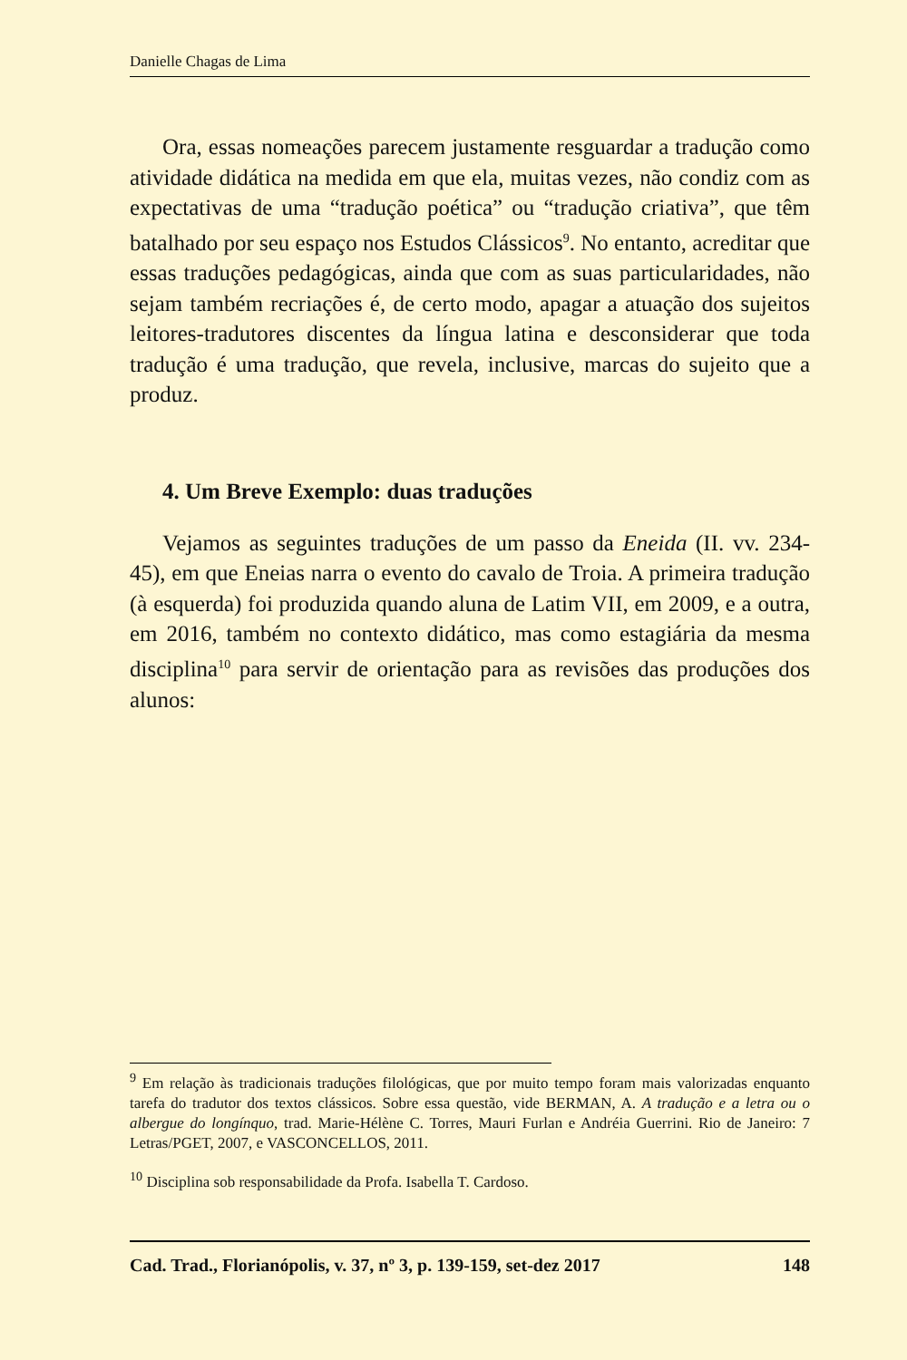Danielle Chagas de Lima
Ora, essas nomeações parecem justamente resguardar a tradução como atividade didática na medida em que ela, muitas vezes, não condiz com as expectativas de uma “tradução poética” ou “tradução criativa”, que têm batalhado por seu espaço nos Estudos Clássicos<sup>9</sup>. No entanto, acreditar que essas traduções pedagógicas, ainda que com as suas particularidades, não sejam também recriações é, de certo modo, apagar a atuação dos sujeitos leitores-tradutores discentes da língua latina e desconsiderar que toda tradução é uma tradução, que revela, inclusive, marcas do sujeito que a produz.
4. Um Breve Exemplo: duas traduções
Vejamos as seguintes traduções de um passo da Eneida (II. vv. 234-45), em que Eneias narra o evento do cavalo de Troia. A primeira tradução (à esquerda) foi produzida quando aluna de Latim VII, em 2009, e a outra, em 2016, também no contexto didático, mas como estagiária da mesma disciplina<sup>10</sup> para servir de orientação para as revisões das produções dos alunos:
<sup>9</sup> Em relação às tradicionais traduções filológicas, que por muito tempo foram mais valorizadas enquanto tarefa do tradutor dos textos clássicos. Sobre essa questão, vide BERMAN, A. A tradução e a letra ou o albergue do longínquo, trad. Marie-Hélène C. Torres, Mauri Furlan e Andréia Guerrini. Rio de Janeiro: 7 Letras/PGET, 2007, e VASCONCELLOS, 2011.
<sup>10</sup> Disciplina sob responsabilidade da Profa. Isabella T. Cardoso.
Cad. Trad., Florianópolis, v. 37, nº 3, p. 139-159, set-dez 2017 148